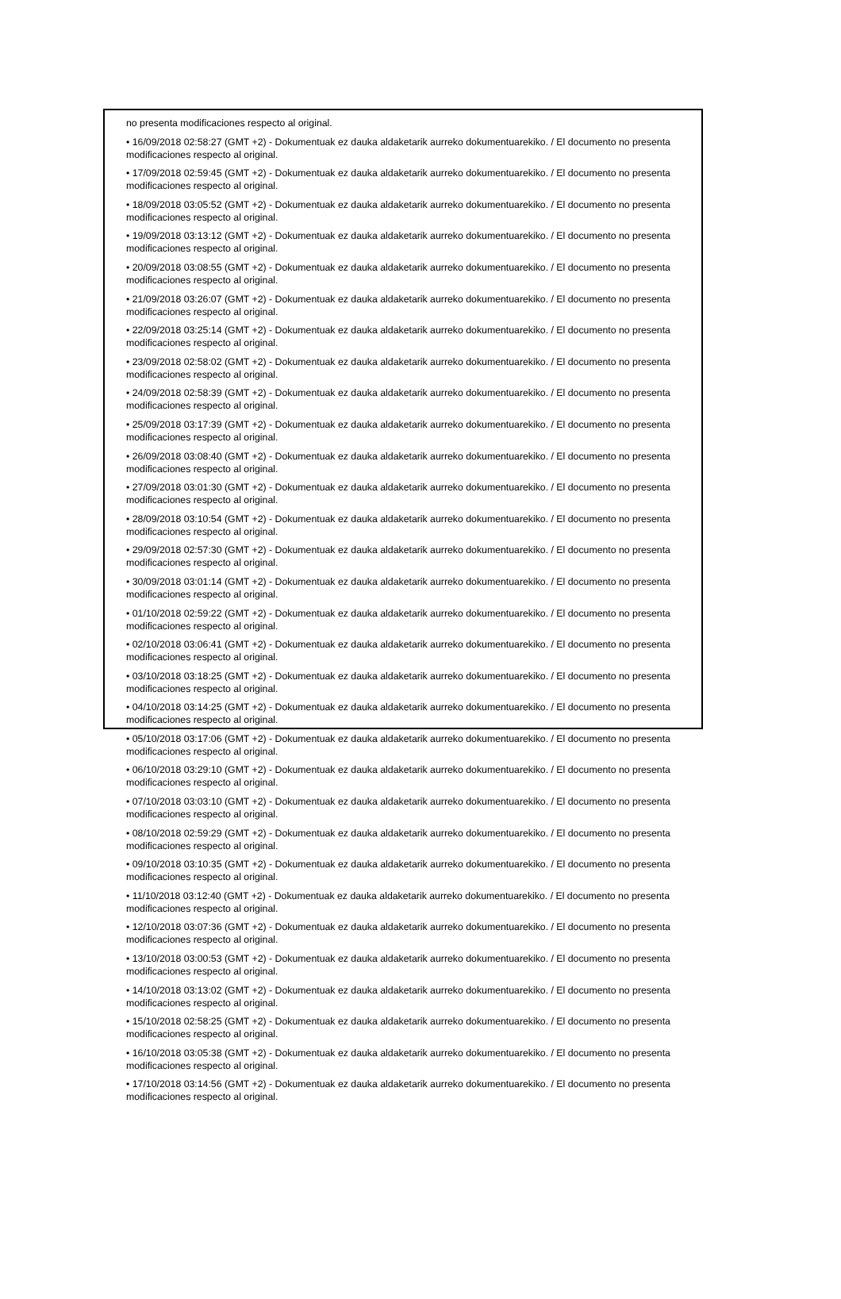no presenta modificaciones respecto al original.
• 16/09/2018 02:58:27 (GMT +2) - Dokumentuak ez dauka aldaketarik aurreko dokumentuarekiko. / El documento no presenta modificaciones respecto al original.
• 17/09/2018 02:59:45 (GMT +2) - Dokumentuak ez dauka aldaketarik aurreko dokumentuarekiko. / El documento no presenta modificaciones respecto al original.
• 18/09/2018 03:05:52 (GMT +2) - Dokumentuak ez dauka aldaketarik aurreko dokumentuarekiko. / El documento no presenta modificaciones respecto al original.
• 19/09/2018 03:13:12 (GMT +2) - Dokumentuak ez dauka aldaketarik aurreko dokumentuarekiko. / El documento no presenta modificaciones respecto al original.
• 20/09/2018 03:08:55 (GMT +2) - Dokumentuak ez dauka aldaketarik aurreko dokumentuarekiko. / El documento no presenta modificaciones respecto al original.
• 21/09/2018 03:26:07 (GMT +2) - Dokumentuak ez dauka aldaketarik aurreko dokumentuarekiko. / El documento no presenta modificaciones respecto al original.
• 22/09/2018 03:25:14 (GMT +2) - Dokumentuak ez dauka aldaketarik aurreko dokumentuarekiko. / El documento no presenta modificaciones respecto al original.
• 23/09/2018 02:58:02 (GMT +2) - Dokumentuak ez dauka aldaketarik aurreko dokumentuarekiko. / El documento no presenta modificaciones respecto al original.
• 24/09/2018 02:58:39 (GMT +2) - Dokumentuak ez dauka aldaketarik aurreko dokumentuarekiko. / El documento no presenta modificaciones respecto al original.
• 25/09/2018 03:17:39 (GMT +2) - Dokumentuak ez dauka aldaketarik aurreko dokumentuarekiko. / El documento no presenta modificaciones respecto al original.
• 26/09/2018 03:08:40 (GMT +2) - Dokumentuak ez dauka aldaketarik aurreko dokumentuarekiko. / El documento no presenta modificaciones respecto al original.
• 27/09/2018 03:01:30 (GMT +2) - Dokumentuak ez dauka aldaketarik aurreko dokumentuarekiko. / El documento no presenta modificaciones respecto al original.
• 28/09/2018 03:10:54 (GMT +2) - Dokumentuak ez dauka aldaketarik aurreko dokumentuarekiko. / El documento no presenta modificaciones respecto al original.
• 29/09/2018 02:57:30 (GMT +2) - Dokumentuak ez dauka aldaketarik aurreko dokumentuarekiko. / El documento no presenta modificaciones respecto al original.
• 30/09/2018 03:01:14 (GMT +2) - Dokumentuak ez dauka aldaketarik aurreko dokumentuarekiko. / El documento no presenta modificaciones respecto al original.
• 01/10/2018 02:59:22 (GMT +2) - Dokumentuak ez dauka aldaketarik aurreko dokumentuarekiko. / El documento no presenta modificaciones respecto al original.
• 02/10/2018 03:06:41 (GMT +2) - Dokumentuak ez dauka aldaketarik aurreko dokumentuarekiko. / El documento no presenta modificaciones respecto al original.
• 03/10/2018 03:18:25 (GMT +2) - Dokumentuak ez dauka aldaketarik aurreko dokumentuarekiko. / El documento no presenta modificaciones respecto al original.
• 04/10/2018 03:14:25 (GMT +2) - Dokumentuak ez dauka aldaketarik aurreko dokumentuarekiko. / El documento no presenta modificaciones respecto al original.
• 05/10/2018 03:17:06 (GMT +2) - Dokumentuak ez dauka aldaketarik aurreko dokumentuarekiko. / El documento no presenta modificaciones respecto al original.
• 06/10/2018 03:29:10 (GMT +2) - Dokumentuak ez dauka aldaketarik aurreko dokumentuarekiko. / El documento no presenta modificaciones respecto al original.
• 07/10/2018 03:03:10 (GMT +2) - Dokumentuak ez dauka aldaketarik aurreko dokumentuarekiko. / El documento no presenta modificaciones respecto al original.
• 08/10/2018 02:59:29 (GMT +2) - Dokumentuak ez dauka aldaketarik aurreko dokumentuarekiko. / El documento no presenta modificaciones respecto al original.
• 09/10/2018 03:10:35 (GMT +2) - Dokumentuak ez dauka aldaketarik aurreko dokumentuarekiko. / El documento no presenta modificaciones respecto al original.
• 11/10/2018 03:12:40 (GMT +2) - Dokumentuak ez dauka aldaketarik aurreko dokumentuarekiko. / El documento no presenta modificaciones respecto al original.
• 12/10/2018 03:07:36 (GMT +2) - Dokumentuak ez dauka aldaketarik aurreko dokumentuarekiko. / El documento no presenta modificaciones respecto al original.
• 13/10/2018 03:00:53 (GMT +2) - Dokumentuak ez dauka aldaketarik aurreko dokumentuarekiko. / El documento no presenta modificaciones respecto al original.
• 14/10/2018 03:13:02 (GMT +2) - Dokumentuak ez dauka aldaketarik aurreko dokumentuarekiko. / El documento no presenta modificaciones respecto al original.
• 15/10/2018 02:58:25 (GMT +2) - Dokumentuak ez dauka aldaketarik aurreko dokumentuarekiko. / El documento no presenta modificaciones respecto al original.
• 16/10/2018 03:05:38 (GMT +2) - Dokumentuak ez dauka aldaketarik aurreko dokumentuarekiko. / El documento no presenta modificaciones respecto al original.
• 17/10/2018 03:14:56 (GMT +2) - Dokumentuak ez dauka aldaketarik aurreko dokumentuarekiko. / El documento no presenta modificaciones respecto al original.